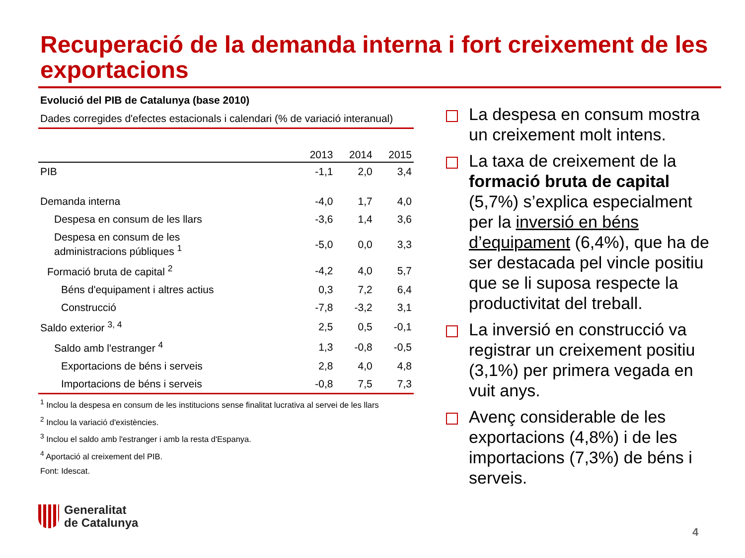Recuperació de la demanda interna i fort creixement de les exportacions
Evolució del PIB de Catalunya (base 2010)
Dades corregides d'efectes estacionals i calendari (% de variació interanual)
| | 2013 | 2014 | 2015 |
| --- | --- | --- | --- |
| PIB | -1,1 | 2,0 | 3,4 |
| Demanda interna | -4,0 | 1,7 | 4,0 |
| Despesa en consum de les llars | -3,6 | 1,4 | 3,6 |
| Despesa en consum de les administracions públiques <sup>1</sup> | -5,0 | 0,0 | 3,3 |
| Formació bruta de capital <sup>2</sup> | -4,2 | 4,0 | 5,7 |
| Béns d'equipament i altres actius | 0,3 | 7,2 | 6,4 |
| Construcció | -7,8 | -3,2 | 3,1 |
| Saldo exterior <sup>3, 4</sup> | 2,5 | 0,5 | -0,1 |
| Saldo amb l'estranger <sup>4</sup> | 1,3 | -0,8 | -0,5 |
| Exportacions de béns i serveis | 2,8 | 4,0 | 4,8 |
| Importacions de béns i serveis | -0,8 | 7,5 | 7,3 |
<sup>1</sup> Inclou la despesa en consum de les institucions sense finalitat lucrativa al servei de les llars
<sup>2</sup> Inclou la variació d'existències.
<sup>3</sup> Inclou el saldo amb l'estranger i amb la resta d'Espanya.
<sup>4</sup> Aportació al creixement del PIB.
Font: Idescat.
La despesa en consum mostra un creixement molt intens.
La taxa de creixement de la formació bruta de capital (5,7%) s’explica especialment per la inversió en béns d’equipament (6,4%), que ha de ser destacada pel vincle positiu que se li suposa respecte la productivitat del treball.
La inversió en construcció va registrar un creixement positiu (3,1%) per primera vegada en vuit anys.
Avenç considerable de les exportacions (4,8%) i de les importacions (7,3%) de béns i serveis.
Generalitat
de Catalunya
4